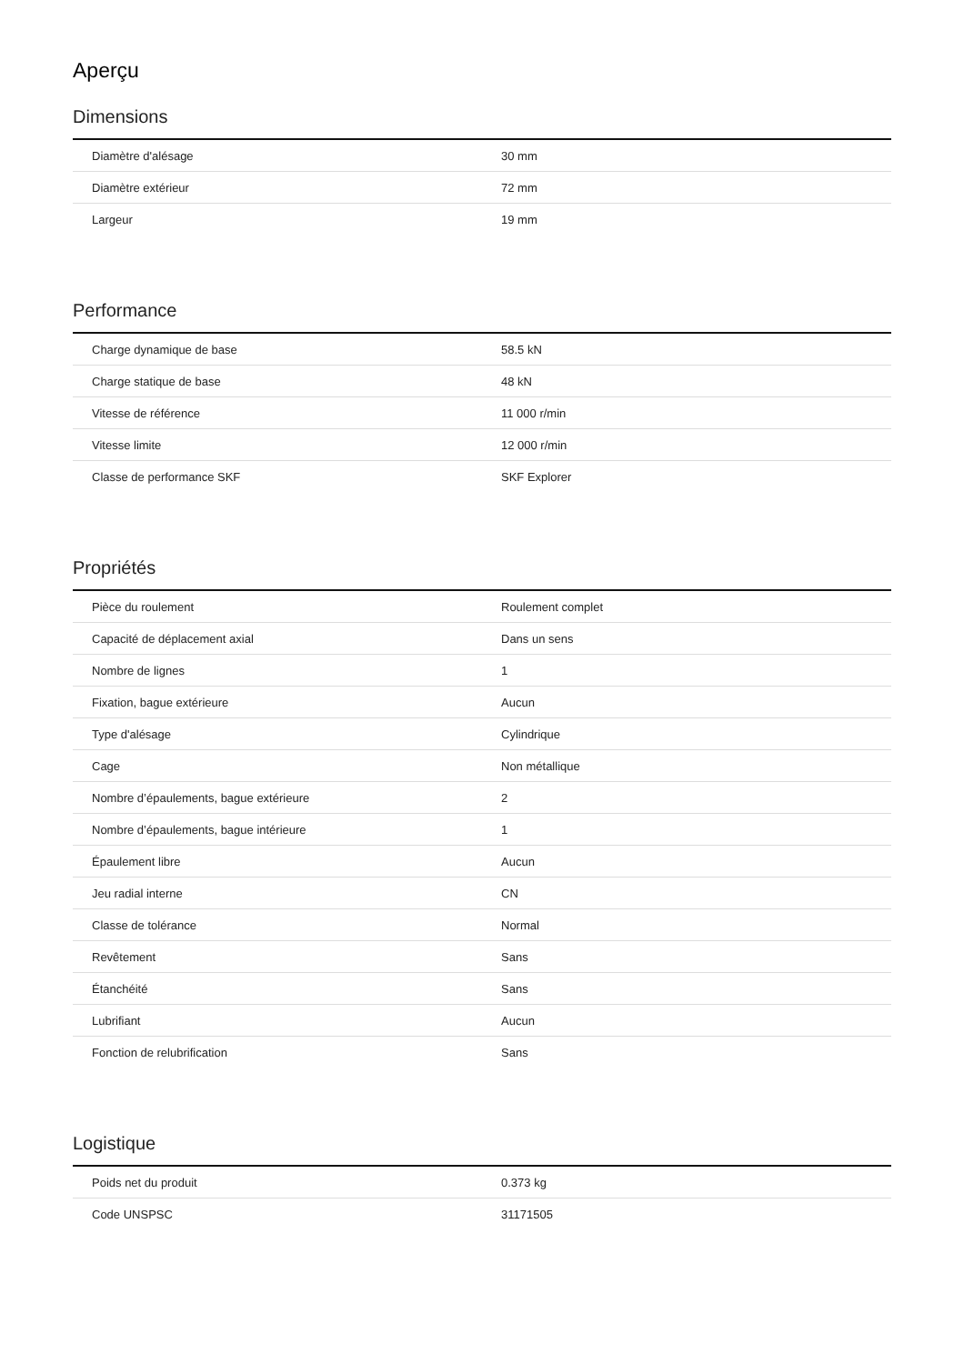Aperçu
Dimensions
| Diamètre d'alésage | 30 mm |
| Diamètre extérieur | 72 mm |
| Largeur | 19 mm |
Performance
| Charge dynamique de base | 58.5 kN |
| Charge statique de base | 48 kN |
| Vitesse de référence | 11 000 r/min |
| Vitesse limite | 12 000 r/min |
| Classe de performance SKF | SKF Explorer |
Propriétés
| Pièce du roulement | Roulement complet |
| Capacité de déplacement axial | Dans un sens |
| Nombre de lignes | 1 |
| Fixation, bague extérieure | Aucun |
| Type d'alésage | Cylindrique |
| Cage | Non métallique |
| Nombre d’épaulements, bague extérieure | 2 |
| Nombre d’épaulements, bague intérieure | 1 |
| Épaulement libre | Aucun |
| Jeu radial interne | CN |
| Classe de tolérance | Normal |
| Revêtement | Sans |
| Étanchéité | Sans |
| Lubrifiant | Aucun |
| Fonction de relubrification | Sans |
Logistique
| Poids net du produit | 0.373 kg |
| Code UNSPSC | 31171505 |